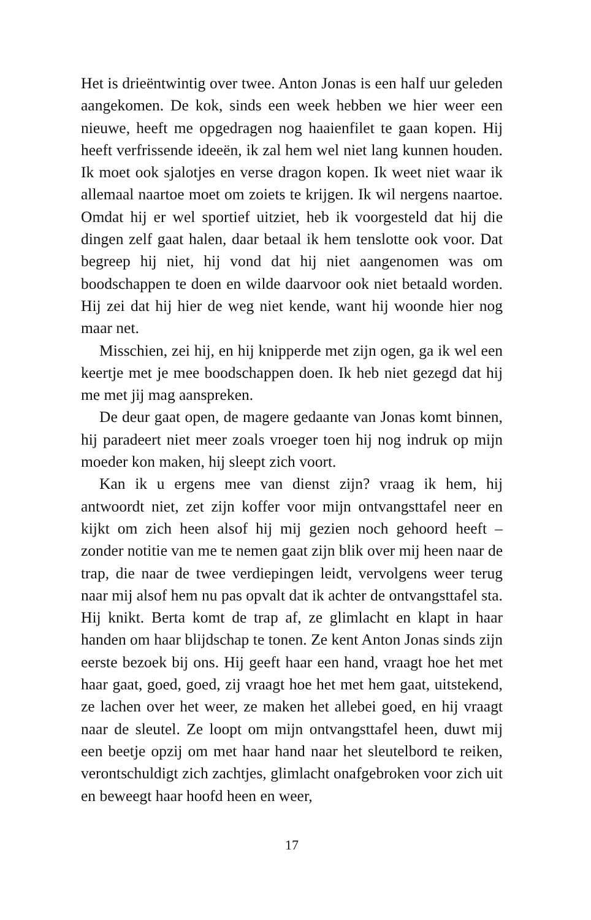Het is drieëntwintig over twee. Anton Jonas is een half uur geleden aangekomen. De kok, sinds een week hebben we hier weer een nieuwe, heeft me opgedragen nog haaienfilet te gaan kopen. Hij heeft verfrissende ideeën, ik zal hem wel niet lang kunnen houden. Ik moet ook sjalotjes en verse dragon kopen. Ik weet niet waar ik allemaal naartoe moet om zoiets te krijgen. Ik wil nergens naartoe. Omdat hij er wel sportief uitziet, heb ik voorgesteld dat hij die dingen zelf gaat halen, daar betaal ik hem tenslotte ook voor. Dat begreep hij niet, hij vond dat hij niet aangenomen was om boodschappen te doen en wilde daarvoor ook niet betaald worden. Hij zei dat hij hier de weg niet kende, want hij woonde hier nog maar net.
Misschien, zei hij, en hij knipperde met zijn ogen, ga ik wel een keertje met je mee boodschappen doen. Ik heb niet gezegd dat hij me met jij mag aanspreken.
De deur gaat open, de magere gedaante van Jonas komt binnen, hij paradeert niet meer zoals vroeger toen hij nog indruk op mijn moeder kon maken, hij sleept zich voort.
Kan ik u ergens mee van dienst zijn? vraag ik hem, hij antwoordt niet, zet zijn koffer voor mijn ontvangsttafel neer en kijkt om zich heen alsof hij mij gezien noch gehoord heeft – zonder notitie van me te nemen gaat zijn blik over mij heen naar de trap, die naar de twee verdiepingen leidt, vervolgens weer terug naar mij alsof hem nu pas opvalt dat ik achter de ontvangsttafel sta. Hij knikt. Berta komt de trap af, ze glimlacht en klapt in haar handen om haar blijdschap te tonen. Ze kent Anton Jonas sinds zijn eerste bezoek bij ons. Hij geeft haar een hand, vraagt hoe het met haar gaat, goed, goed, zij vraagt hoe het met hem gaat, uitstekend, ze lachen over het weer, ze maken het allebei goed, en hij vraagt naar de sleutel. Ze loopt om mijn ontvangsttafel heen, duwt mij een beetje opzij om met haar hand naar het sleutelbord te reiken, verontschuldigt zich zachtjes, glimlacht onafgebroken voor zich uit en beweegt haar hoofd heen en weer,
17